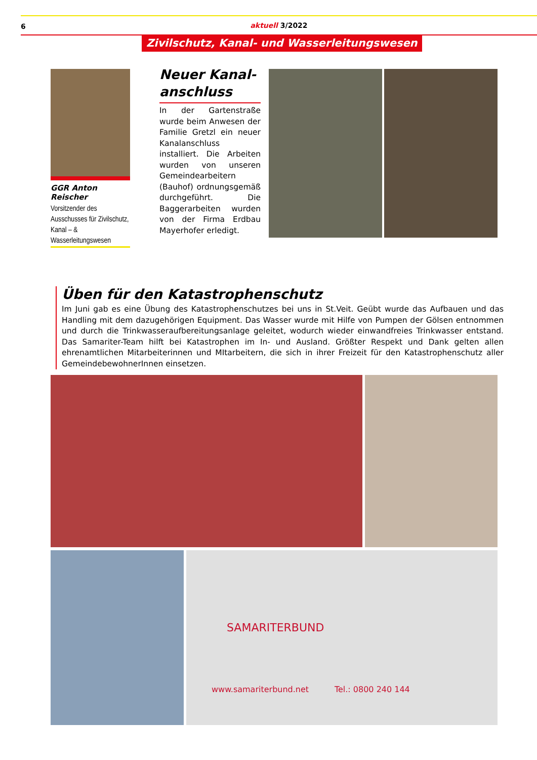6
aktuell 3/2022
Zivilschutz, Kanal- und Wasserleitungswesen
GGR Anton Reischer
Vorsitzender des Ausschusses für Zivilschutz, Kanal – & Wasserleitungswesen
Neuer Kanal-anschluss
In der Gartenstraße wurde beim Anwesen der Familie Gretzl ein neuer Kanalanschluss installiert. Die Arbeiten wurden von unseren Gemeindearbeitern (Bauhof) ordnungsgemäß durchgeführt. Die Baggerarbeiten wurden von der Firma Erdbau Mayerhofer erledigt.
Üben für den Katastrophenschutz
Im Juni gab es eine Übung des Katastrophenschutzes bei uns in St.Veit. Geübt wurde das Aufbauen und das Handling mit dem dazugehörigen Equipment. Das Wasser wurde mit Hilfe von Pumpen der Gölsen entnommen und durch die Trinkwasseraufbereitungsanlage geleitet, wodurch wieder einwandfreies Trinkwasser entstand. Das Samariter-Team hilft bei Katastrophen im In- und Ausland. Größter Respekt und Dank gelten allen ehrenamtlichen Mitarbeiterinnen und MItarbeitern, die sich in ihrer Freizeit für den Katastrophenschutz aller GemeindebewohnerInnen einsetzen.
SAMARITERBUND
www.samariterbund.net Tel.: 0800 240 144